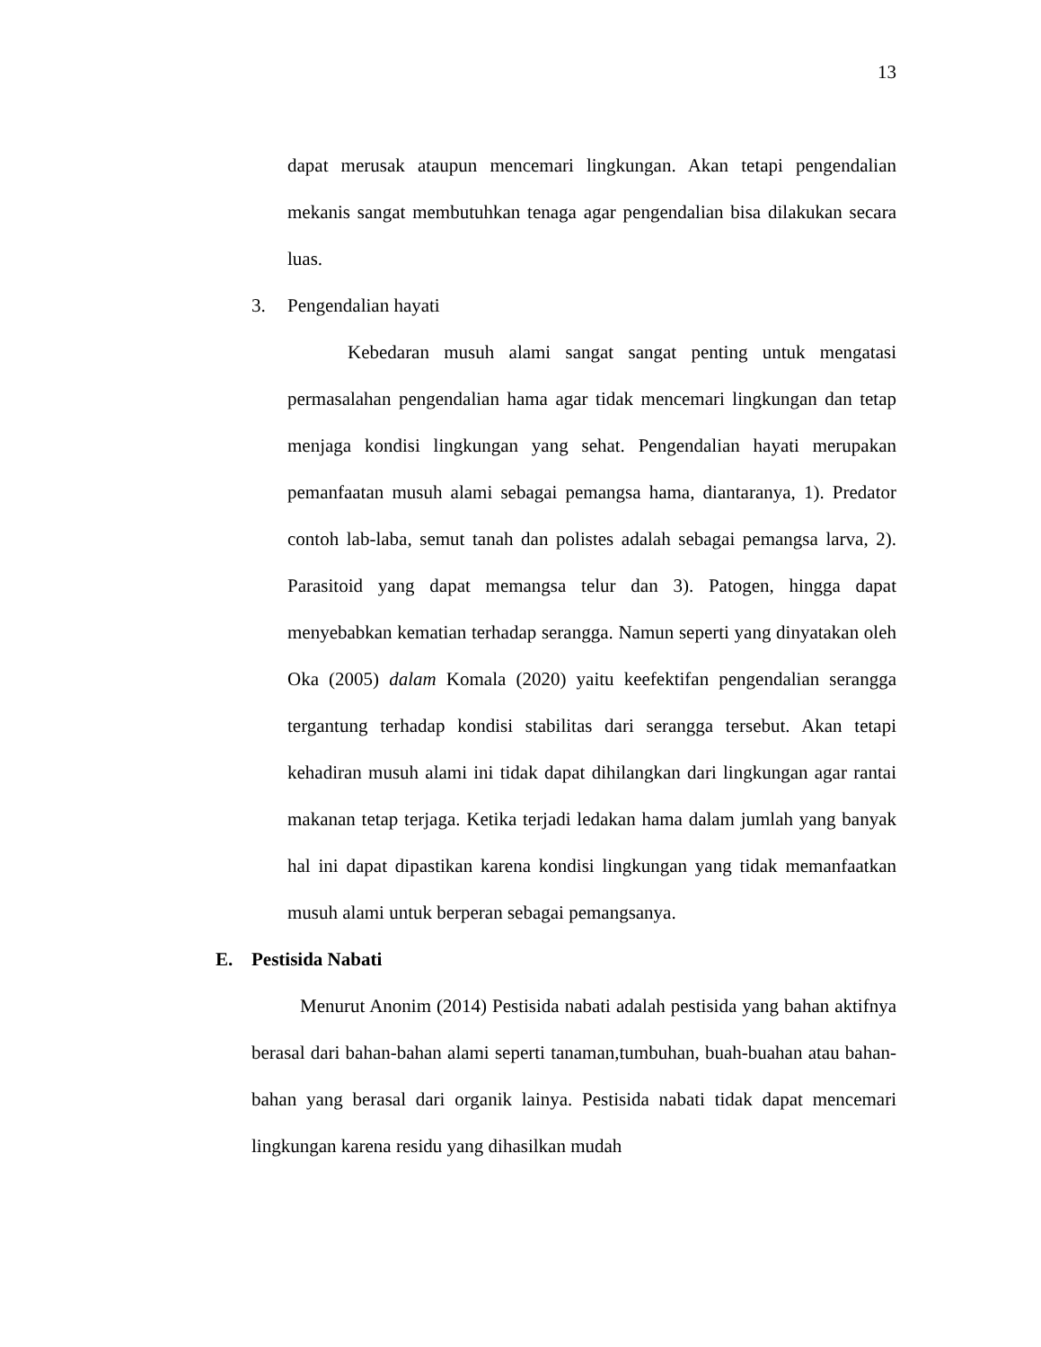13
dapat merusak ataupun mencemari lingkungan. Akan tetapi pengendalian mekanis sangat membutuhkan tenaga agar pengendalian bisa dilakukan secara luas.
3. Pengendalian hayati
Kebedaran musuh alami sangat sangat penting untuk mengatasi permasalahan pengendalian hama agar tidak mencemari lingkungan dan tetap menjaga kondisi lingkungan yang sehat. Pengendalian hayati merupakan pemanfaatan musuh alami sebagai pemangsa hama, diantaranya, 1). Predator contoh lab-laba, semut tanah dan polistes adalah sebagai pemangsa larva, 2). Parasitoid yang dapat memangsa telur dan 3). Patogen, hingga dapat menyebabkan kematian terhadap serangga. Namun seperti yang dinyatakan oleh Oka (2005) dalam Komala (2020) yaitu keefektifan pengendalian serangga tergantung terhadap kondisi stabilitas dari serangga tersebut. Akan tetapi kehadiran musuh alami ini tidak dapat dihilangkan dari lingkungan agar rantai makanan tetap terjaga. Ketika terjadi ledakan hama dalam jumlah yang banyak hal ini dapat dipastikan karena kondisi lingkungan yang tidak memanfaatkan musuh alami untuk berperan sebagai pemangsanya.
E. Pestisida Nabati
Menurut Anonim (2014) Pestisida nabati adalah pestisida yang bahan aktifnya berasal dari bahan-bahan alami seperti tanaman,tumbuhan, buah-buahan atau bahan-bahan yang berasal dari organik lainya. Pestisida nabati tidak dapat mencemari lingkungan karena residu yang dihasilkan mudah